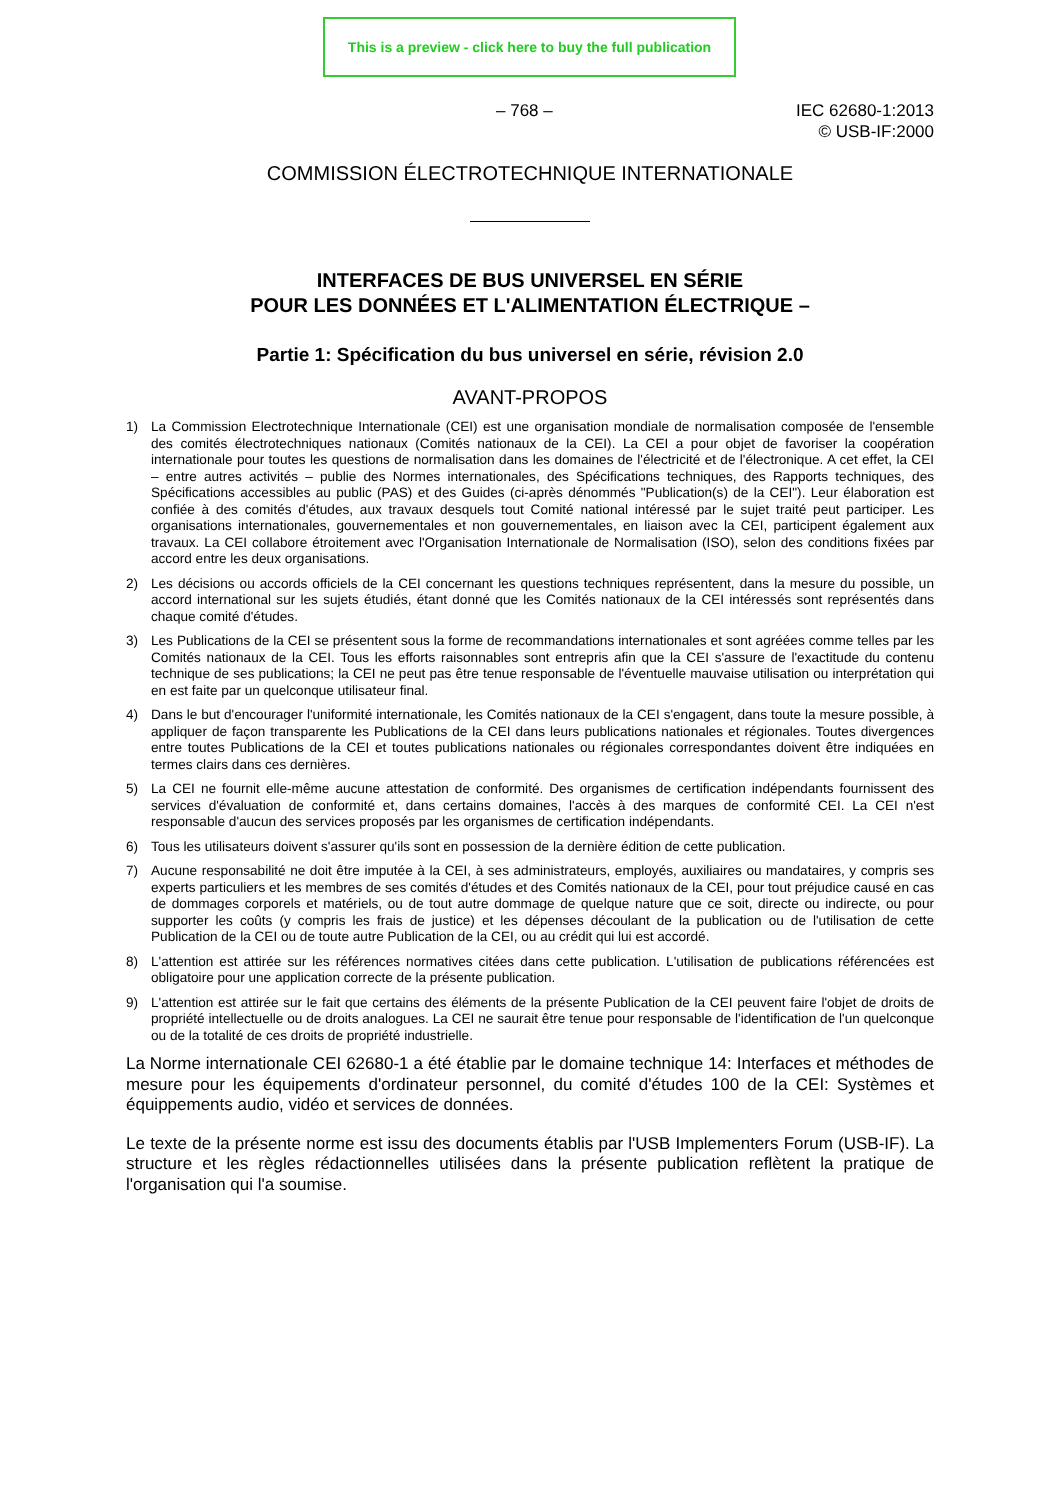This is a preview - click here to buy the full publication
– 768 – IEC 62680-1:2013
© USB-IF:2000
COMMISSION ÉLECTROTECHNIQUE INTERNATIONALE
INTERFACES DE BUS UNIVERSEL EN SÉRIE
POUR LES DONNÉES ET L'ALIMENTATION ÉLECTRIQUE –
Partie 1: Spécification du bus universel en série, révision 2.0
AVANT-PROPOS
1) La Commission Electrotechnique Internationale (CEI) est une organisation mondiale de normalisation composée de l'ensemble des comités électrotechniques nationaux (Comités nationaux de la CEI). La CEI a pour objet de favoriser la coopération internationale pour toutes les questions de normalisation dans les domaines de l'électricité et de l'électronique. A cet effet, la CEI – entre autres activités – publie des Normes internationales, des Spécifications techniques, des Rapports techniques, des Spécifications accessibles au public (PAS) et des Guides (ci-après dénommés "Publication(s) de la CEI"). Leur élaboration est confiée à des comités d'études, aux travaux desquels tout Comité national intéressé par le sujet traité peut participer. Les organisations internationales, gouvernementales et non gouvernementales, en liaison avec la CEI, participent également aux travaux. La CEI collabore étroitement avec l'Organisation Internationale de Normalisation (ISO), selon des conditions fixées par accord entre les deux organisations.
2) Les décisions ou accords officiels de la CEI concernant les questions techniques représentent, dans la mesure du possible, un accord international sur les sujets étudiés, étant donné que les Comités nationaux de la CEI intéressés sont représentés dans chaque comité d'études.
3) Les Publications de la CEI se présentent sous la forme de recommandations internationales et sont agréées comme telles par les Comités nationaux de la CEI. Tous les efforts raisonnables sont entrepris afin que la CEI s'assure de l'exactitude du contenu technique de ses publications; la CEI ne peut pas être tenue responsable de l'éventuelle mauvaise utilisation ou interprétation qui en est faite par un quelconque utilisateur final.
4) Dans le but d'encourager l'uniformité internationale, les Comités nationaux de la CEI s'engagent, dans toute la mesure possible, à appliquer de façon transparente les Publications de la CEI dans leurs publications nationales et régionales. Toutes divergences entre toutes Publications de la CEI et toutes publications nationales ou régionales correspondantes doivent être indiquées en termes clairs dans ces dernières.
5) La CEI ne fournit elle-même aucune attestation de conformité. Des organismes de certification indépendants fournissent des services d'évaluation de conformité et, dans certains domaines, l'accès à des marques de conformité CEI. La CEI n'est responsable d'aucun des services proposés par les organismes de certification indépendants.
6) Tous les utilisateurs doivent s'assurer qu'ils sont en possession de la dernière édition de cette publication.
7) Aucune responsabilité ne doit être imputée à la CEI, à ses administrateurs, employés, auxiliaires ou mandataires, y compris ses experts particuliers et les membres de ses comités d'études et des Comités nationaux de la CEI, pour tout préjudice causé en cas de dommages corporels et matériels, ou de tout autre dommage de quelque nature que ce soit, directe ou indirecte, ou pour supporter les coûts (y compris les frais de justice) et les dépenses découlant de la publication ou de l'utilisation de cette Publication de la CEI ou de toute autre Publication de la CEI, ou au crédit qui lui est accordé.
8) L'attention est attirée sur les références normatives citées dans cette publication. L'utilisation de publications référencées est obligatoire pour une application correcte de la présente publication.
9) L'attention est attirée sur le fait que certains des éléments de la présente Publication de la CEI peuvent faire l'objet de droits de propriété intellectuelle ou de droits analogues. La CEI ne saurait être tenue pour responsable de l'identification de l'un quelconque ou de la totalité de ces droits de propriété industrielle.
La Norme internationale CEI 62680-1 a été établie par le domaine technique 14: Interfaces et méthodes de mesure pour les équipements d'ordinateur personnel, du comité d'études 100 de la CEI: Systèmes et équippements audio, vidéo et services de données.
Le texte de la présente norme est issu des documents établis par l'USB Implementers Forum (USB-IF). La structure et les règles rédactionnelles utilisées dans la présente publication reflètent la pratique de l'organisation qui l'a soumise.